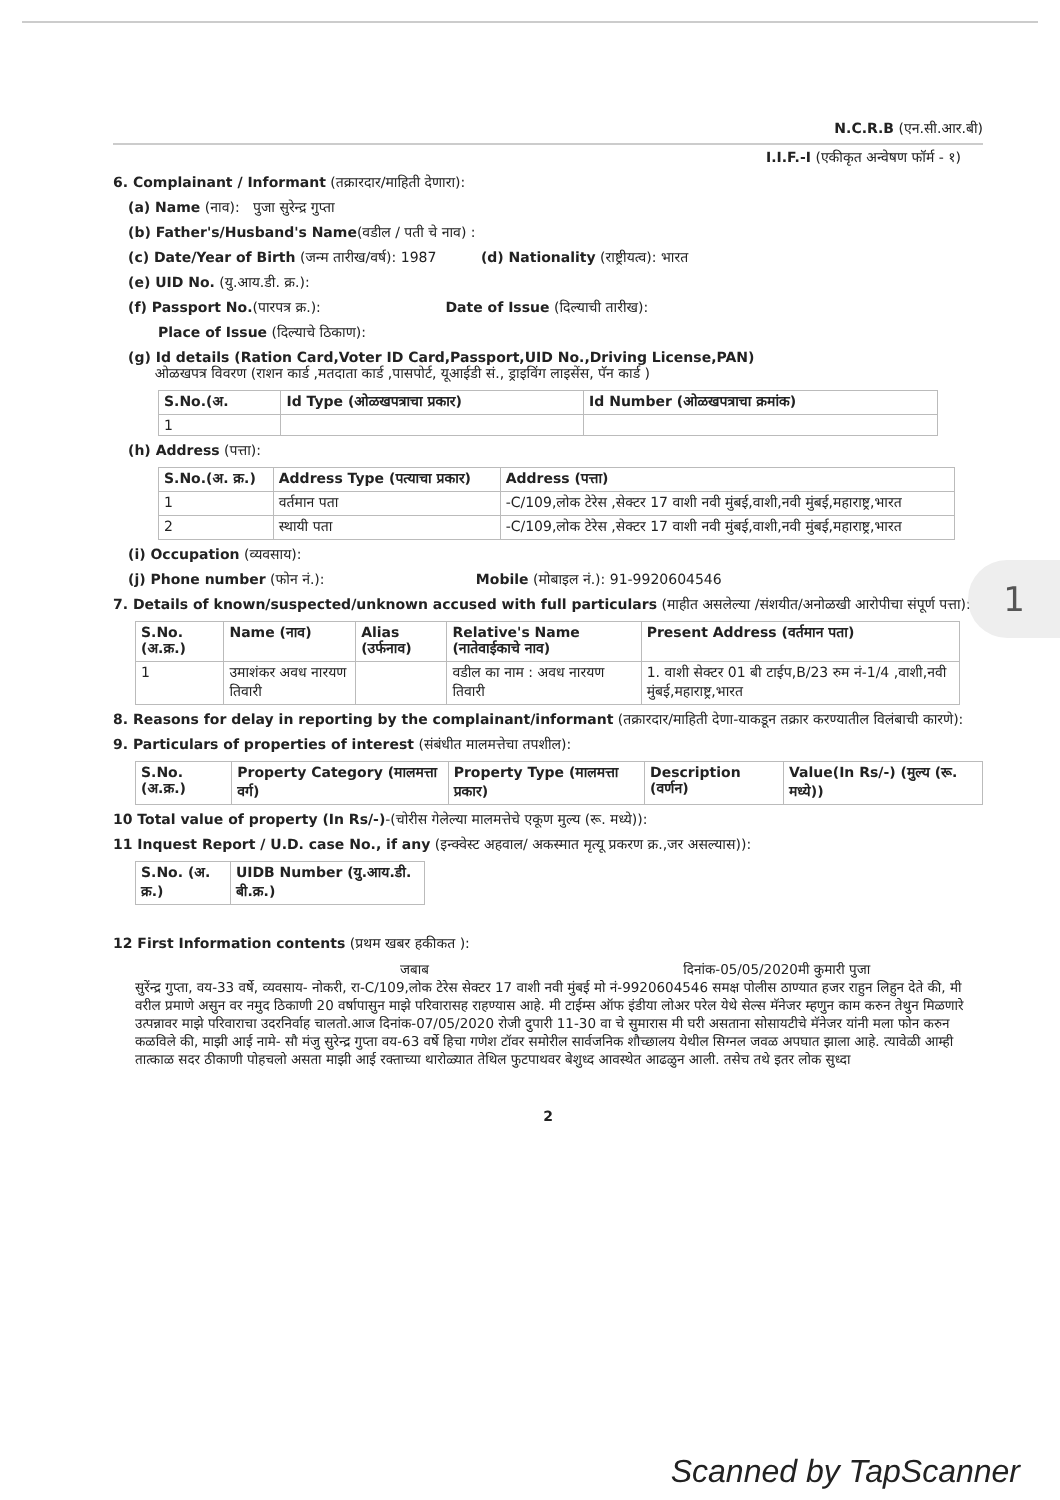N.C.R.B (एन.सी.आर.बी)
I.I.F.-I (एकीकृत अन्वेषण फॉर्म - १)
6. Complainant / Informant (तक्रारदार/माहिती देणारा):
(a) Name (नाव): पुजा सुरेन्द्र गुप्ता
(b) Father's/Husband's Name(वडील / पती चे नाव) :
(c) Date/Year of Birth (जन्म तारीख/वर्ष): 1987 (d) Nationality (राष्ट्रीयत्व): भारत
(e) UID No. (यु.आय.डी. क्र.):
(f) Passport No.(पारपत्र क्र.): Date of Issue (दिल्याची तारीख):
Place of Issue (दिल्याचे ठिकाण):
(g) Id details (Ration Card,Voter ID Card,Passport,UID No.,Driving License,PAN)
ओळखपत्र विवरण (राशन कार्ड ,मतदाता कार्ड ,पासपोर्ट, यूआईडी सं., ड्राइविंग लाइसेंस, पॅन कार्ड )
| S.No.(अ. | Id Type (ओळखपत्राचा प्रकार) | Id Number (ओळखपत्राचा क्रमांक) |
| --- | --- | --- |
| 1 | | |
(h) Address (पत्ता):
| S.No.(अ. क्र.) | Address Type (पत्याचा प्रकार) | Address (पत्ता) |
| --- | --- | --- |
| 1 | वर्तमान पता | -C/109,लोक टेरेस ,सेक्टर 17 वाशी नवी मुंबई,वाशी,नवी मुंबई,महाराष्ट्र,भारत |
| 2 | स्थायी पता | -C/109,लोक टेरेस ,सेक्टर 17 वाशी नवी मुंबई,वाशी,नवी मुंबई,महाराष्ट्र,भारत |
(i) Occupation (व्यवसाय):
(j) Phone number (फोन नं.): Mobile (मोबाइल नं.): 91-9920604546
7. Details of known/suspected/unknown accused with full particulars (माहीत असलेल्या /संशयीत/अनोळखी आरोपीचा संपूर्ण पत्ता):
| S.No. (अ.क्र.) | Name (नाव) | Alias (उर्फनाव) | Relative's Name (नातेवाईकाचे नाव) | Present Address (वर्तमान पता) |
| --- | --- | --- | --- | --- |
| 1 | उमाशंकर अवध नारयण तिवारी | | वडील का नाम : अवध नारयण तिवारी | 1. वाशी सेक्टर 01 बी टाईप,B/23 रुम नं-1/4 ,वाशी,नवी मुंबई,महाराष्ट्र,भारत |
8. Reasons for delay in reporting by the complainant/informant (तक्रारदार/माहिती देणा-याकडून तक्रार करण्यातील विलंबाची कारणे):
9. Particulars of properties of interest (संबंधीत मालमत्तेचा तपशील):
| S.No. (अ.क्र.) | Property Category (मालमत्ता वर्ग) | Property Type (मालमत्ता प्रकार) | Description (वर्णन) | Value(In Rs/-) (मुल्य (रू. मध्ये)) |
| --- | --- | --- | --- | --- |
10 Total value of property (In Rs/-)-(चोरीस गेलेल्या मालमत्तेचे एकूण मुल्य (रू. मध्ये)):
11 Inquest Report / U.D. case No., if any (इन्क्वेस्ट अहवाल/ अकस्मात मृत्यू प्रकरण क्र.,जर असल्यास)):
| S.No. (अ. क्र.) | UIDB Number (यु.आय.डी. बी.क्र.) |
| --- | --- |
12 First Information contents (प्रथम खबर हकीकत ):
जबाब दिनांक-05/05/2020मी कुमारी पुजा
सुरेंन्द्र गुप्ता, वय-33 वर्षे, व्यवसाय- नोकरी, रा-C/109,लोक टेरेस सेक्टर 17 वाशी नवी मुंबई मो नं-9920604546 समक्ष पोलीस ठाण्यात हजर राहुन लिहुन देते की, मी वरील प्रमाणे असुन वर नमुद ठिकाणी 20 वर्षापासुन माझे परिवारासह राहण्यास आहे. मी टाईम्स ऑफ इंडीया लोअर परेल येथे सेल्स मॅनेजर म्हणुन काम करुन तेथुन मिळणारे उत्पन्नावर माझे परिवाराचा उदरनिर्वाह चालतो.आज दिनांक-07/05/2020 रोजी दुपारी 11-30 वा चे सुमारास मी घरी असताना सोसायटीचे मॅनेजर यांनी मला फोन करुन कळविले की, माझी आई नामे- सौ मंजु सुरेन्द्र गुप्ता वय-63 वर्षे हिचा गणेश टॉवर समोरील सार्वजनिक शौच्छालय येथील सिग्नल जवळ अपघात झाला आहे. त्यावेळी आम्ही तात्काळ सदर ठीकाणी पोहचलो असता माझी आई रक्ताच्या थारोळ्यात तेथिल फुटपाथवर बेशुध्द आवस्थेत आढळुन आली. तसेच तथे इतर लोक सुध्दा
2
1
Scanned by TapScanner